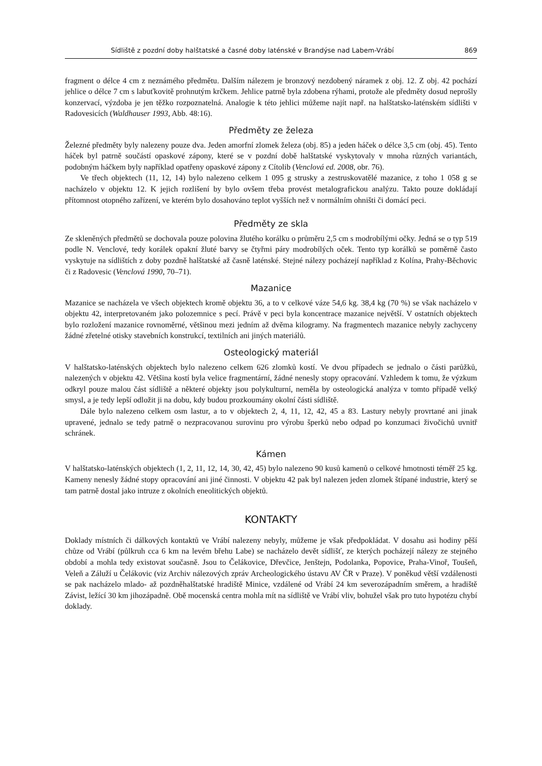Sídliště z pozdní doby halštatské a časné doby laténské v Brandýse nad Labem-Vrábí 869
fragment o délce 4 cm z neznámého předmětu. Dalším nálezem je bronzový nezdobený náramek z obj. 12. Z obj. 42 pochází jehlice o délce 7 cm s labuťkovitě prohnutým krčkem. Jehlice patrně byla zdobena rýhami, protože ale předměty dosud neprošly konzervací, výzdoba je jen těžko rozpoznatelná. Analogie k této jehlici můžeme najít např. na halštatsko-laténském sídlišti v Radovesicích (Waldhauser 1993, Abb. 48:16).
Předměty ze železa
Železné předměty byly nalezeny pouze dva. Jeden amorfní zlomek železa (obj. 85) a jeden háček o délce 3,5 cm (obj. 45). Tento háček byl patrně součástí opaskové zápony, které se v pozdní době halštatské vyskytovaly v mnoha různých variantách, podobným háčkem byly například opatřeny opaskové zápony z Cítolib (Venclová ed. 2008, obr. 76).
Ve třech objektech (11, 12, 14) bylo nalezeno celkem 1 095 g strusky a zestruskovatělé mazanice, z toho 1 058 g se nacházelo v objektu 12. K jejich rozlišení by bylo ovšem třeba provést metalografickou analýzu. Takto pouze dokládají přítomnost otopného zařízení, ve kterém bylo dosahováno teplot vyšších než v normálním ohništi či domácí peci.
Předměty ze skla
Ze skleněných předmětů se dochovala pouze polovina žlutého korálku o průměru 2,5 cm s modrobílými očky. Jedná se o typ 519 podle N. Venclové, tedy korálek opakní žluté barvy se čtyřmi páry modrobílých oček. Tento typ korálků se poměrně často vyskytuje na sídlištích z doby pozdně halštatské až časně laténské. Stejné nálezy pocházejí například z Kolína, Prahy-Běchovic či z Radovesic (Venclová 1990, 70–71).
Mazanice
Mazanice se nacházela ve všech objektech kromě objektu 36, a to v celkové váze 54,6 kg. 38,4 kg (70 %) se však nacházelo v objektu 42, interpretovaném jako polozemnice s pecí. Právě v peci byla koncentrace mazanice největší. V ostatních objektech bylo rozložení mazanice rovnoměrné, většinou mezi jedním až dvěma kilogramy. Na fragmentech mazanice nebyly zachyceny žádné zřetelné otisky stavebních konstrukcí, textilních ani jiných materiálů.
Osteologický materiál
V halštatsko-laténských objektech bylo nalezeno celkem 626 zlomků kostí. Ve dvou případech se jednalo o části parůžků, nalezených v objektu 42. Většina kostí byla velice fragmentární, žádné nenesly stopy opracování. Vzhledem k tomu, že výzkum odkryl pouze malou část sídliště a některé objekty jsou polykulturní, neměla by osteologická analýza v tomto případě velký smysl, a je tedy lepší odložit ji na dobu, kdy budou prozkoumány okolní části sídliště.
Dále bylo nalezeno celkem osm lastur, a to v objektech 2, 4, 11, 12, 42, 45 a 83. Lastury nebyly provrtané ani jinak upravené, jednalo se tedy patrně o nezpracovanou surovinu pro výrobu šperků nebo odpad po konzumaci živočichů uvnitř schránek.
Kámen
V halštatsko-laténských objektech (1, 2, 11, 12, 14, 30, 42, 45) bylo nalezeno 90 kusů kamenů o celkové hmotnosti téměř 25 kg. Kameny nenesly žádné stopy opracování ani jiné činnosti. V objektu 42 pak byl nalezen jeden zlomek štípané industrie, který se tam patrně dostal jako intruze z okolních eneolitických objektů.
KONTAKTY
Doklady místních či dálkových kontaktů ve Vrábí nalezeny nebyly, můžeme je však předpokládat. V dosahu asi hodiny pěší chůze od Vrábí (půlkruh cca 6 km na levém břehu Labe) se nacházelo devět sídlišť, ze kterých pocházejí nálezy ze stejného období a mohla tedy existovat současně. Jsou to Čelákovice, Dřevčice, Jenštejn, Podolanka, Popovice, Praha-Vinoř, Toušeň, Veleň a Záluží u Čelákovic (viz Archiv nálezových zpráv Archeologického ústavu AV ČR v Praze). V poněkud větší vzdálenosti se pak nacházelo mlado- až pozdněhalštatské hradiště Minice, vzdálené od Vrábí 24 km severozápadním směrem, a hradiště Závist, ležící 30 km jihozápadně. Obě mocenská centra mohla mít na sídliště ve Vrábí vliv, bohužel však pro tuto hypotézu chybí doklady.